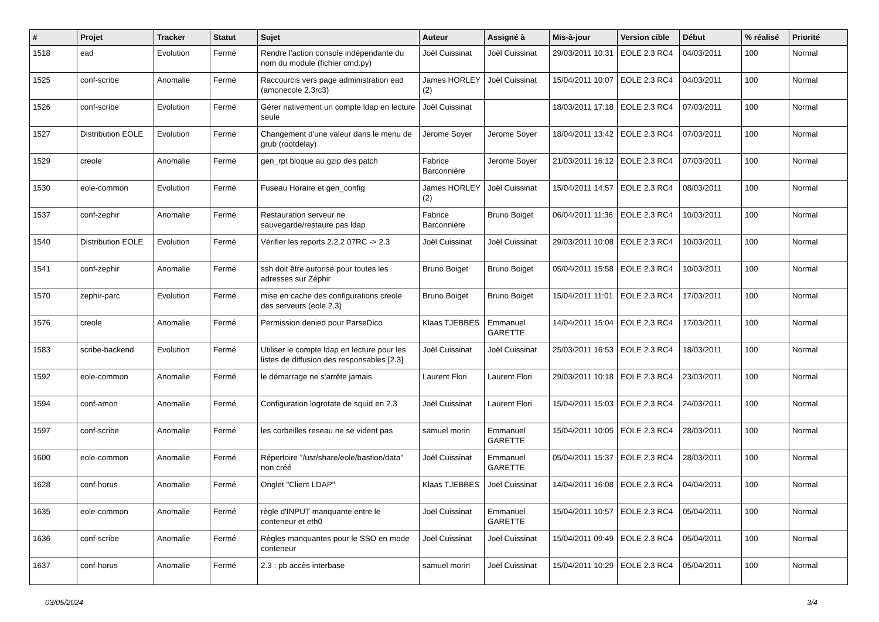| # | Projet | Tracker | Statut | Sujet | Auteur | Assigné à | Mis-à-jour | Version cible | Début | % réalisé | Priorité |
| --- | --- | --- | --- | --- | --- | --- | --- | --- | --- | --- | --- |
| 1518 | ead | Evolution | Fermé | Rendre l'action console indépendante du nom du module (fichier cmd.py) | Joël Cuissinat | Joël Cuissinat | 29/03/2011 10:31 | EOLE 2.3 RC4 | 04/03/2011 | 100 | Normal |
| 1525 | conf-scribe | Anomalie | Fermé | Raccourcis vers page administration ead (amonecole 2.3rc3) | James HORLEY (2) | Joël Cuissinat | 15/04/2011 10:07 | EOLE 2.3 RC4 | 04/03/2011 | 100 | Normal |
| 1526 | conf-scribe | Evolution | Fermé | Gérer nativement un compte ldap en lecture seule | Joël Cuissinat | | 18/03/2011 17:18 | EOLE 2.3 RC4 | 07/03/2011 | 100 | Normal |
| 1527 | Distribution EOLE | Evolution | Fermé | Changement d'une valeur dans le menu de grub (rootdelay) | Jerome Soyer | Jerome Soyer | 18/04/2011 13:42 | EOLE 2.3 RC4 | 07/03/2011 | 100 | Normal |
| 1529 | creole | Anomalie | Fermé | gen_rpt bloque au gzip des patch | Fabrice Barconnière | Jerome Soyer | 21/03/2011 16:12 | EOLE 2.3 RC4 | 07/03/2011 | 100 | Normal |
| 1530 | eole-common | Evolution | Fermé | Fuseau Horaire et gen_config | James HORLEY (2) | Joël Cuissinat | 15/04/2011 14:57 | EOLE 2.3 RC4 | 08/03/2011 | 100 | Normal |
| 1537 | conf-zephir | Anomalie | Fermé | Restauration serveur ne sauvegarde/restaure pas ldap | Fabrice Barconnière | Bruno Boiget | 06/04/2011 11:36 | EOLE 2.3 RC4 | 10/03/2011 | 100 | Normal |
| 1540 | Distribution EOLE | Evolution | Fermé | Vérifier les reports 2.2.2 07RC -> 2.3 | Joël Cuissinat | Joël Cuissinat | 29/03/2011 10:08 | EOLE 2.3 RC4 | 10/03/2011 | 100 | Normal |
| 1541 | conf-zephir | Anomalie | Fermé | ssh doit être autorisé pour toutes les adresses sur Zéphir | Bruno Boiget | Bruno Boiget | 05/04/2011 15:58 | EOLE 2.3 RC4 | 10/03/2011 | 100 | Normal |
| 1570 | zephir-parc | Evolution | Fermé | mise en cache des configurations creole des serveurs (eole 2.3) | Bruno Boiget | Bruno Boiget | 15/04/2011 11:01 | EOLE 2.3 RC4 | 17/03/2011 | 100 | Normal |
| 1576 | creole | Anomalie | Fermé | Permission denied pour ParseDico | Klaas TJEBBES | Emmanuel GARETTE | 14/04/2011 15:04 | EOLE 2.3 RC4 | 17/03/2011 | 100 | Normal |
| 1583 | scribe-backend | Evolution | Fermé | Utiliser le compte ldap en lecture pour les listes de diffusion des responsables [2.3] | Joël Cuissinat | Joël Cuissinat | 25/03/2011 16:53 | EOLE 2.3 RC4 | 18/03/2011 | 100 | Normal |
| 1592 | eole-common | Anomalie | Fermé | le démarrage ne s'arrête jamais | Laurent Flori | Laurent Flori | 29/03/2011 10:18 | EOLE 2.3 RC4 | 23/03/2011 | 100 | Normal |
| 1594 | conf-amon | Anomalie | Fermé | Configuration logrotate de squid en 2.3 | Joël Cuissinat | Laurent Flori | 15/04/2011 15:03 | EOLE 2.3 RC4 | 24/03/2011 | 100 | Normal |
| 1597 | conf-scribe | Anomalie | Fermé | les corbeilles reseau ne se vident pas | samuel morin | Emmanuel GARETTE | 15/04/2011 10:05 | EOLE 2.3 RC4 | 28/03/2011 | 100 | Normal |
| 1600 | eole-common | Anomalie | Fermé | Répertoire "/usr/share/eole/bastion/data" non créé | Joël Cuissinat | Emmanuel GARETTE | 05/04/2011 15:37 | EOLE 2.3 RC4 | 28/03/2011 | 100 | Normal |
| 1628 | conf-horus | Anomalie | Fermé | Onglet "Client LDAP" | Klaas TJEBBES | Joël Cuissinat | 14/04/2011 16:08 | EOLE 2.3 RC4 | 04/04/2011 | 100 | Normal |
| 1635 | eole-common | Anomalie | Fermé | règle d'INPUT manquante entre le conteneur et eth0 | Joël Cuissinat | Emmanuel GARETTE | 15/04/2011 10:57 | EOLE 2.3 RC4 | 05/04/2011 | 100 | Normal |
| 1636 | conf-scribe | Anomalie | Fermé | Règles manquantes pour le SSO en mode conteneur | Joël Cuissinat | Joël Cuissinat | 15/04/2011 09:49 | EOLE 2.3 RC4 | 05/04/2011 | 100 | Normal |
| 1637 | conf-horus | Anomalie | Fermé | 2.3 : pb accès interbase | samuel morin | Joël Cuissinat | 15/04/2011 10:29 | EOLE 2.3 RC4 | 05/04/2011 | 100 | Normal |
03/05/2024 3/4